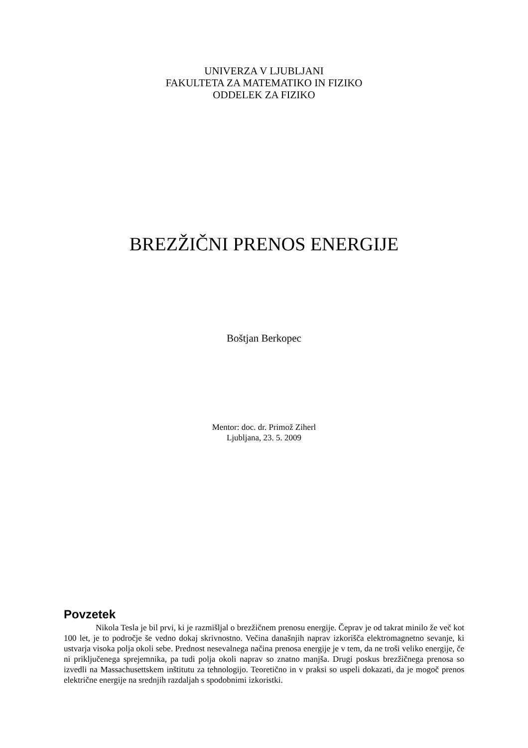UNIVERZA V LJUBLJANI
FAKULTETA ZA MATEMATIKO IN FIZIKO
ODDELEK ZA FIZIKO
BREZŽIČNI PRENOS ENERGIJE
Boštjan Berkopec
Mentor: doc. dr. Primož Ziherl
Ljubljana, 23. 5. 2009
Povzetek
Nikola Tesla je bil prvi, ki je razmišljal o brezžičnem prenosu energije. Čeprav je od takrat minilo že več kot 100 let, je to področje še vedno dokaj skrivnostno. Večina današnjih naprav izkorišča elektromagnetno sevanje, ki ustvarja visoka polja okoli sebe. Prednost nesevalnega načina prenosa energije je v tem, da ne troši veliko energije, če ni priključenega sprejemnika, pa tudi polja okoli naprav so znatno manjša. Drugi poskus brezžičnega prenosa so izvedli na Massachusettskem inštitutu za tehnologijo. Teoretično in v praksi so uspeli dokazati, da je mogoč prenos električne energije na srednjih razdaljah s spodobnimi izkoristki.